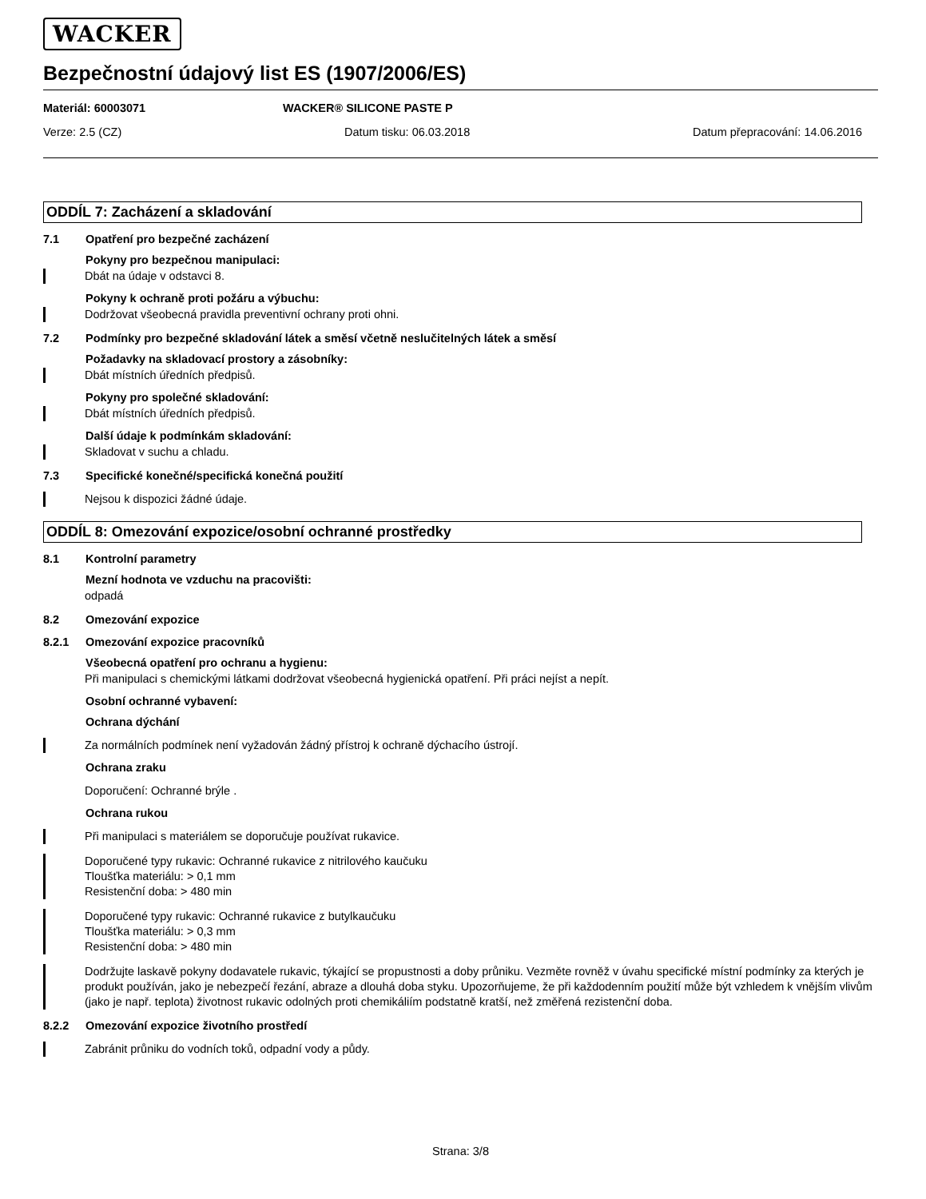WACKER
Bezpečnostní údajový list ES (1907/2006/ES)
Materiál: 60003071 WACKER® SILICONE PASTE P
Verze: 2.5 (CZ) Datum tisku: 06.03.2018 Datum přepracování: 14.06.2016
ODDÍL 7: Zacházení a skladování
7.1 Opatření pro bezpečné zacházení
Pokyny pro bezpečnou manipulaci:
Dbát na údaje v odstavci 8.
Pokyny k ochraně proti požáru a výbuchu:
Dodržovat všeobecná pravidla preventivní ochrany proti ohni.
7.2 Podmínky pro bezpečné skladování látek a směsí včetně neslučitelných látek a směsí
Požadavky na skladovací prostory a zásobníky:
Dbát místních úředních předpisů.
Pokyny pro společné skladování:
Dbát místních úředních předpisů.
Další údaje k podmínkám skladování:
Skladovat v suchu a chladu.
7.3 Specifické konečné/specifická konečná použití
Nejsou k dispozici žádné údaje.
ODDÍL 8: Omezování expozice/osobní ochranné prostředky
8.1 Kontrolní parametry
Mezní hodnota ve vzduchu na pracovišti:
odpadá
8.2 Omezování expozice
8.2.1 Omezování expozice pracovníků
Všeobecná opatření pro ochranu a hygienu:
Při manipulaci s chemickými látkami dodržovat všeobecná hygienická opatření. Při práci nejíst a nepít.
Osobní ochranné vybavení:
Ochrana dýchání
Za normálních podmínek není vyžadován žádný přístroj k ochraně dýchacího ústrojí.
Ochrana zraku
Doporučení: Ochranné brýle .
Ochrana rukou
Při manipulaci s materiálem se doporučuje používat rukavice.
Doporučené typy rukavic: Ochranné rukavice z nitrilového kaučuku
Tloušťka materiálu: > 0,1 mm
Resistenční doba: > 480 min
Doporučené typy rukavic: Ochranné rukavice z butylkaučuku
Tloušťka materiálu: > 0,3 mm
Resistenční doba: > 480 min
Dodržujte laskavě pokyny dodavatele rukavic, týkající se propustnosti a doby průniku. Vezměte rovněž v úvahu specifické místní podmínky za kterých je produkt používán, jako je nebezpečí řezání, abraze a dlouhá doba styku. Upozorňujeme, že při každodenním použití může být vzhledem k vnějším vlivům (jako je např. teplota) životnost rukavic odolných proti chemikáliím podstatně kratší, než změřená rezistenční doba.
8.2.2 Omezování expozice životního prostředí
Zabránit průniku do vodních toků, odpadní vody a půdy.
Strana: 3/8